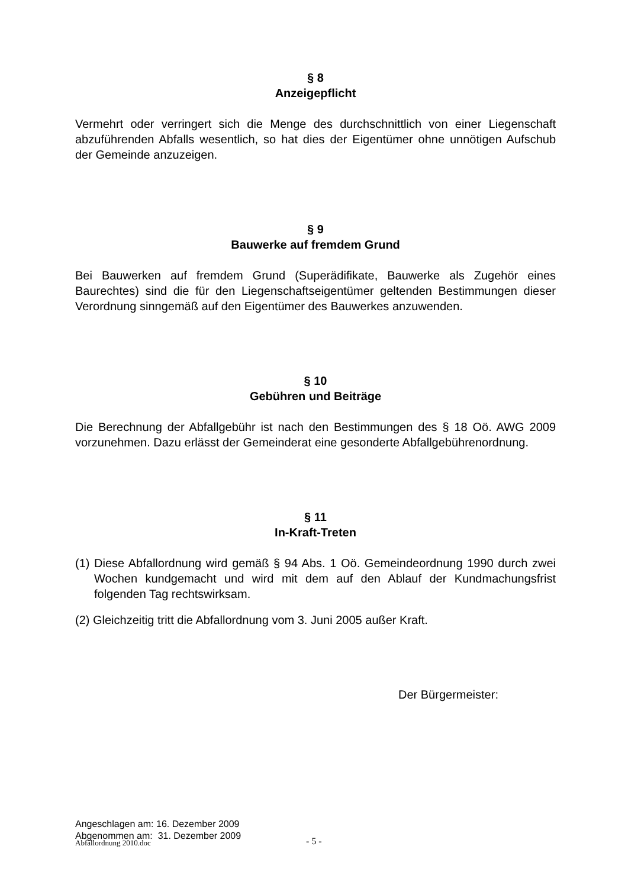§ 8
Anzeigepflicht
Vermehrt oder verringert sich die Menge des durchschnittlich von einer Liegenschaft abzuführenden Abfalls wesentlich, so hat dies der Eigentümer ohne unnötigen Aufschub der Gemeinde anzuzeigen.
§ 9
Bauwerke auf fremdem Grund
Bei Bauwerken auf fremdem Grund (Superädifikate, Bauwerke als Zugehör eines Baurechtes) sind die für den Liegenschaftseigentümer geltenden Bestimmungen dieser Verordnung sinngemäß auf den Eigentümer des Bauwerkes anzuwenden.
§ 10
Gebühren und Beiträge
Die Berechnung der Abfallgebühr ist nach den Bestimmungen des § 18 Oö. AWG 2009 vorzunehmen. Dazu erlässt der Gemeinderat eine gesonderte Abfallgebührenordnung.
§ 11
In-Kraft-Treten
(1) Diese Abfallordnung wird gemäß § 94 Abs. 1 Oö. Gemeindeordnung 1990 durch zwei Wochen kundgemacht und wird mit dem auf den Ablauf der Kundmachungsfrist folgenden Tag rechtswirksam.
(2) Gleichzeitig tritt die Abfallordnung vom 3. Juni 2005 außer Kraft.
Der Bürgermeister:
Angeschlagen am: 16. Dezember 2009
Abgenommen am: 31. Dezember 2009
Abfallordnung 2010.doc - 5 -